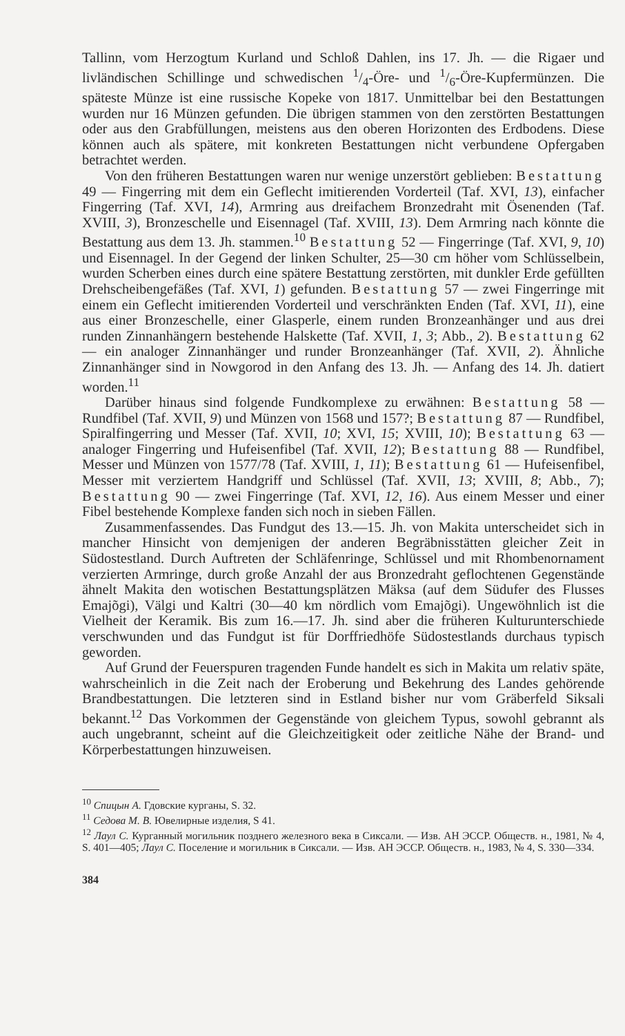Tallinn, vom Herzogtum Kurland und Schloß Dahlen, ins 17. Jh. — die Rigaer und livländischen Schillinge und schwedischen 1/4-Öre- und 1/6-Öre-Kupfermünzen. Die späteste Münze ist eine russische Kopeke von 1817. Unmittelbar bei den Bestattungen wurden nur 16 Münzen gefunden. Die übrigen stammen von den zerstörten Bestattungen oder aus den Grabfüllungen, meistens aus den oberen Horizonten des Erdbodens. Diese können auch als spätere, mit konkreten Bestattungen nicht verbundene Opfergaben betrachtet werden.
Von den früheren Bestattungen waren nur wenige unzerstört geblieben: Bestattung 49 — Fingerring mit dem ein Geflecht imitierenden Vorderteil (Taf. XVI, 13), einfacher Fingerring (Taf. XVI, 14), Armring aus dreifachem Bronzedraht mit Ösenenden (Taf. XVIII, 3), Bronzeschelle und Eisennagel (Taf. XVIII, 13). Dem Armring nach könnte die Bestattung aus dem 13. Jh. stammen.<sup>10</sup> Bestattung 52 — Fingerringe (Taf. XVI, 9, 10) und Eisennagel. In der Gegend der linken Schulter, 25—30 cm höher vom Schlüsselbein, wurden Scherben eines durch eine spätere Bestattung zerstörten, mit dunkler Erde gefüllten Drehscheibengefäßes (Taf. XVI, 1) gefunden. Bestattung 57 — zwei Fingerringe mit einem ein Geflecht imitierenden Vorderteil und verschränkten Enden (Taf. XVI, 11), eine aus einer Bronzeschelle, einer Glasperle, einem runden Bronzeanhänger und aus drei runden Zinnanhängern bestehende Halskette (Taf. XVII, 1, 3; Abb., 2). Bestattung 62 — ein analoger Zinnanhänger und runder Bronzeanhänger (Taf. XVII, 2). Ähnliche Zinnanhänger sind in Nowgorod in den Anfang des 13. Jh. — Anfang des 14. Jh. datiert worden.<sup>11</sup>
Darüber hinaus sind folgende Fundkomplexe zu erwähnen: Bestattung 58 — Rundfibel (Taf. XVII, 9) und Münzen von 1568 und 157?; Bestattung 87 — Rundfibel, Spiralfingerring und Messer (Taf. XVII, 10; XVI, 15; XVIII, 10); Bestattung 63 — analoger Fingerring und Hufeisenfibel (Taf. XVII, 12); Bestattung 88 — Rundfibel, Messer und Münzen von 1577/78 (Taf. XVIII, 1, 11); Bestattung 61 — Hufeisenfibel, Messer mit verziertem Handgriff und Schlüssel (Taf. XVII, 13; XVIII, 8; Abb., 7); Bestattung 90 — zwei Fingerringe (Taf. XVI, 12, 16). Aus einem Messer und einer Fibel bestehende Komplexe fanden sich noch in sieben Fällen.
Zusammenfassendes. Das Fundgut des 13.—15. Jh. von Makita unterscheidet sich in mancher Hinsicht von demjenigen der anderen Begräbnisstätten gleicher Zeit in Südostestland. Durch Auftreten der Schläfenringe, Schlüssel und mit Rhombenornament verzierten Armringe, durch große Anzahl der aus Bronzedraht geflochtenen Gegenstände ähnelt Makita den wotischen Bestattungsplätzen Mäksa (auf dem Südufer des Flusses Emajõgi), Välgi und Kaltri (30—40 km nördlich vom Emajõgi). Ungewöhnlich ist die Vielheit der Keramik. Bis zum 16.—17. Jh. sind aber die früheren Kulturunterschiede verschwunden und das Fundgut ist für Dorffriedhöfe Südostestlands durchaus typisch geworden.
Auf Grund der Feuerspuren tragenden Funde handelt es sich in Makita um relativ späte, wahrscheinlich in die Zeit nach der Eroberung und Bekehrung des Landes gehörende Brandbestattungen. Die letzteren sind in Estland bisher nur vom Gräberfeld Siksali bekannt.<sup>12</sup> Das Vorkommen der Gegenstände von gleichem Typus, sowohl gebrannt als auch ungebrannt, scheint auf die Gleichzeitigkeit oder zeitliche Nähe der Brand- und Körperbestattungen hinzuweisen.
<sup>10</sup> Спицын А. Гдовские курганы, S. 32.
<sup>11</sup> Седова М. В. Ювелирные изделия, S 41.
<sup>12</sup> Лаул С. Курганный могильник позднего железного века в Сиксали. — Изв. АН ЭССР. Обществ. н., 1981, № 4, S. 401—405; Лаул С. Поселение и могильник в Сиксали. — Изв. АН ЭССР. Обществ. н., 1983, № 4, S. 330—334.
384